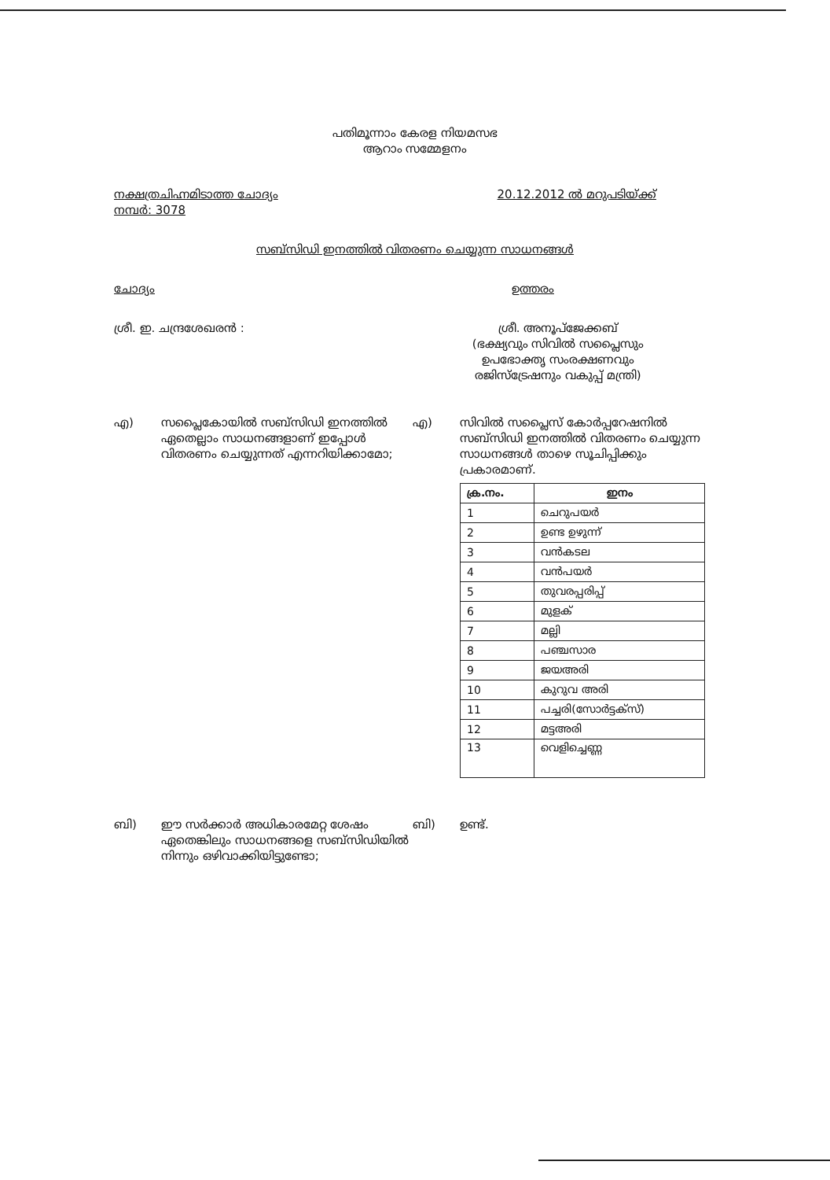പതിമൂന്നാം കേരള നിയമസഭ
ആറാം സമ്മേളനം
നക്ഷത്രചിഹ്നമിടാത്ത ചോദ്യം
നമ്പർ: 3078
20.12.2012 ൽ മറുപടിയ്ക്ക്
സബ്സിഡി ഇനത്തിൽ വിതരണം ചെയ്യുന്ന സാധനങ്ങൾ
ചോദ്യം ഉത്തരം
ശ്രീ. ഇ. ചന്ദ്രശേഖരൻ : ശ്രീ. അനൂപ്ജേക്കബ്
(ഭക്ഷ്യവും സിവിൽ സപ്ലൈസും
ഉപഭോക്തൃ സംരക്ഷണവും
രജിസ്ട്രേഷനും വകുപ്പ് മന്ത്രി)
എ) സപ്ലൈകോയിൽ സബ്സിഡി ഇനത്തിൽ ഏതെല്ലാം സാധനങ്ങളാണ് ഇപ്പോൾ വിതരണം ചെയ്യുന്നത് എന്നറിയിക്കാമോ;
എ) സിവിൽ സപ്ലൈസ് കോർപ്പറേഷനിൽ സബ്സിഡി ഇനത്തിൽ വിതരണം ചെയ്യുന്ന സാധനങ്ങൾ താഴെ സൂചിപ്പിക്കും പ്രകാരമാണ്.
| ക്ര.നം. | ഇനം |
| --- | --- |
| 1 | ചെറുപയർ |
| 2 | ഉണ്ട ഉഴുന്ന് |
| 3 | വൻകടല |
| 4 | വൻപയർ |
| 5 | തുവരപ്പരിപ്പ് |
| 6 | മുളക് |
| 7 | മല്ലി |
| 8 | പഞ്ചസാര |
| 9 | ജയഅരി |
| 10 | കുറുവ അരി |
| 11 | പച്ചരി(സോർട്ടക്സ്) |
| 12 | മട്ടഅരി |
| 13 | വെളിച്ചെണ്ണ |
ബി) ഈ സർക്കാർ അധികാരമേറ്റ ശേഷം ഏതെങ്കിലും സാധനങ്ങളെ സബ്സിഡിയിൽ നിന്നും ഒഴിവാക്കിയിട്ടുണ്ടോ;
ബി) ഉണ്ട്.